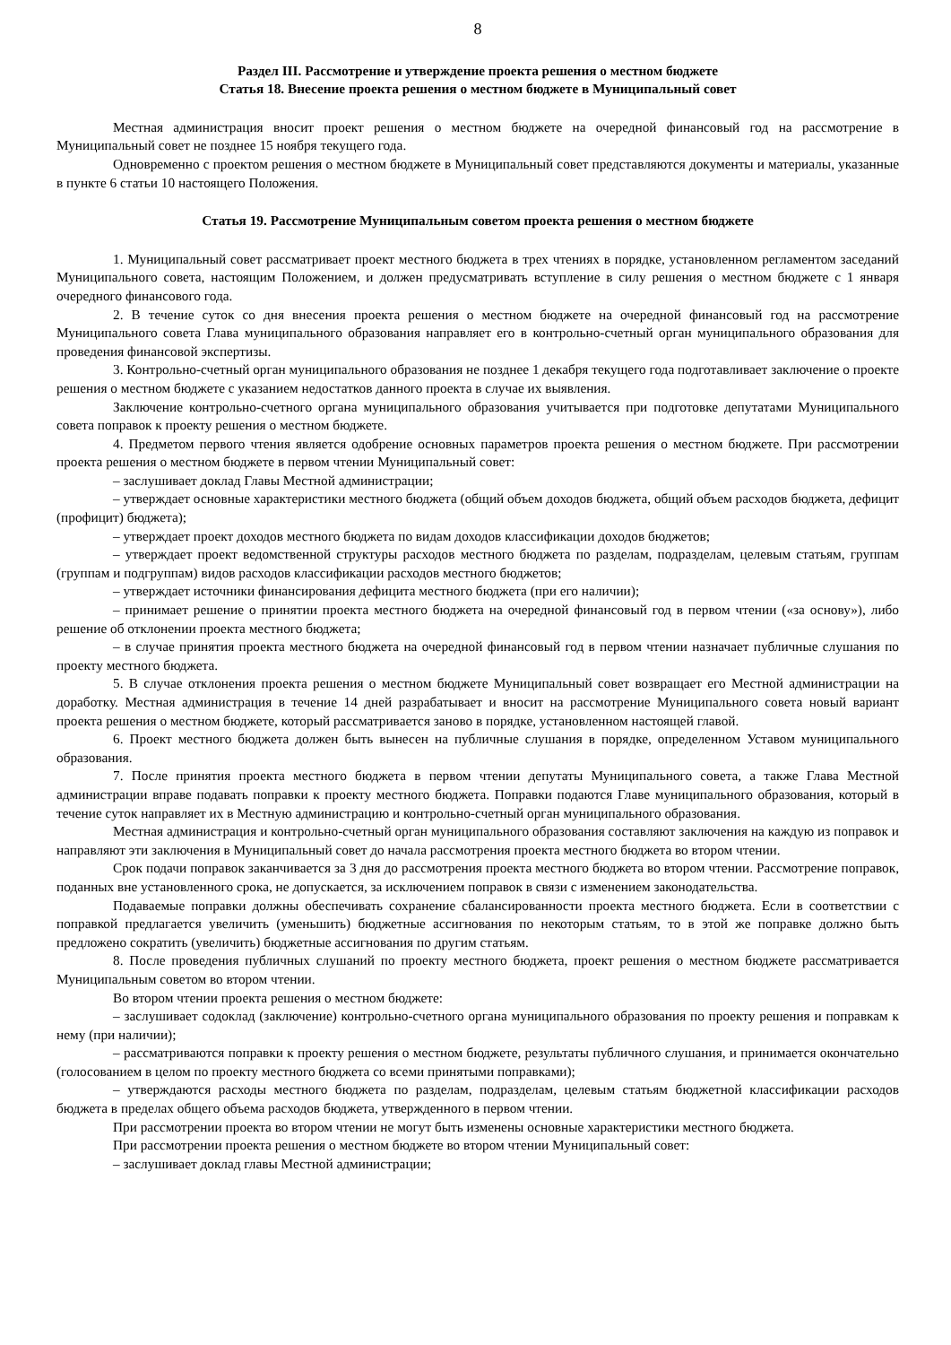8
Раздел III. Рассмотрение и утверждение проекта решения о местном бюджете
Статья 18. Внесение проекта решения о местном бюджете в Муниципальный совет
Местная администрация вносит проект решения о местном бюджете на очередной финансовый год на рассмотрение в Муниципальный совет не позднее 15 ноября текущего года.
Одновременно с проектом решения о местном бюджете в Муниципальный совет представляются документы и материалы, указанные в пункте 6 статьи 10 настоящего Положения.
Статья 19. Рассмотрение Муниципальным советом проекта решения о местном бюджете
1. Муниципальный совет рассматривает проект местного бюджета в трех чтениях в порядке, установленном регламентом заседаний Муниципального совета, настоящим Положением, и должен предусматривать вступление в силу решения о местном бюджете с 1 января очередного финансового года.
2. В течение суток со дня внесения проекта решения о местном бюджете на очередной финансовый год на рассмотрение Муниципального совета Глава муниципального образования направляет его в контрольно-счетный орган муниципального образования для проведения финансовой экспертизы.
3. Контрольно-счетный орган муниципального образования не позднее 1 декабря текущего года подготавливает заключение о проекте решения о местном бюджете с указанием недостатков данного проекта в случае их выявления.
Заключение контрольно-счетного органа муниципального образования учитывается при подготовке депутатами Муниципального совета поправок к проекту решения о местном бюджете.
4. Предметом первого чтения является одобрение основных параметров проекта решения о местном бюджете. При рассмотрении проекта решения о местном бюджете в первом чтении Муниципальный совет:
– заслушивает доклад Главы Местной администрации;
– утверждает основные характеристики местного бюджета (общий объем доходов бюджета, общий объем расходов бюджета, дефицит (профицит) бюджета);
– утверждает проект доходов местного бюджета по видам доходов классификации доходов бюджетов;
– утверждает проект ведомственной структуры расходов местного бюджета по разделам, подразделам, целевым статьям, группам (группам и подгруппам) видов расходов классификации расходов местного бюджетов;
– утверждает источники финансирования дефицита местного бюджета (при его наличии);
– принимает решение о принятии проекта местного бюджета на очередной финансовый год в первом чтении («за основу»), либо решение об отклонении проекта местного бюджета;
– в случае принятия проекта местного бюджета на очередной финансовый год в первом чтении назначает публичные слушания по проекту местного бюджета.
5. В случае отклонения проекта решения о местном бюджете Муниципальный совет возвращает его Местной администрации на доработку. Местная администрация в течение 14 дней разрабатывает и вносит на рассмотрение Муниципального совета новый вариант проекта решения о местном бюджете, который рассматривается заново в порядке, установленном настоящей главой.
6. Проект местного бюджета должен быть вынесен на публичные слушания в порядке, определенном Уставом муниципального образования.
7. После принятия проекта местного бюджета в первом чтении депутаты Муниципального совета, а также Глава Местной администрации вправе подавать поправки к проекту местного бюджета. Поправки подаются Главе муниципального образования, который в течение суток направляет их в Местную администрацию и контрольно-счетный орган муниципального образования.
Местная администрация и контрольно-счетный орган муниципального образования составляют заключения на каждую из поправок и направляют эти заключения в Муниципальный совет до начала рассмотрения проекта местного бюджета во втором чтении.
Срок подачи поправок заканчивается за 3 дня до рассмотрения проекта местного бюджета во втором чтении. Рассмотрение поправок, поданных вне установленного срока, не допускается, за исключением поправок в связи с изменением законодательства.
Подаваемые поправки должны обеспечивать сохранение сбалансированности проекта местного бюджета. Если в соответствии с поправкой предлагается увеличить (уменьшить) бюджетные ассигнования по некоторым статьям, то в этой же поправке должно быть предложено сократить (увеличить) бюджетные ассигнования по другим статьям.
8. После проведения публичных слушаний по проекту местного бюджета, проект решения о местном бюджете рассматривается Муниципальным советом во втором чтении.
Во втором чтении проекта решения о местном бюджете:
– заслушивает содоклад (заключение) контрольно-счетного органа муниципального образования по проекту решения и поправкам к нему (при наличии);
– рассматриваются поправки к проекту решения о местном бюджете, результаты публичного слушания, и принимается окончательно (голосованием в целом по проекту местного бюджета со всеми принятыми поправками);
– утверждаются расходы местного бюджета по разделам, подразделам, целевым статьям бюджетной классификации расходов бюджета в пределах общего объема расходов бюджета, утвержденного в первом чтении.
При рассмотрении проекта во втором чтении не могут быть изменены основные характеристики местного бюджета.
При рассмотрении проекта решения о местном бюджете во втором чтении Муниципальный совет:
– заслушивает доклад главы Местной администрации;